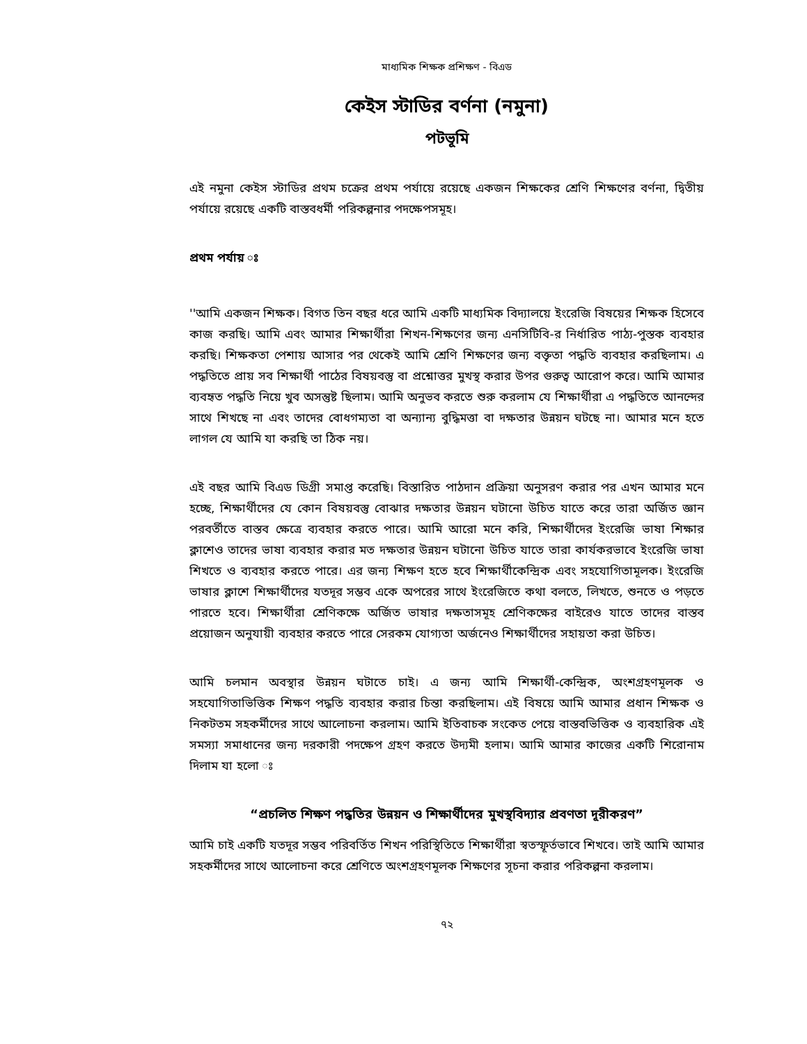মাধ্যমিক শিক্ষক প্রশিক্ষণ - বিএড
কেইস স্টাডির বর্ণনা (নমুনা)
পটভূমি
এই নমুনা কেইস স্টাডির প্রথম চক্রের প্রথম পর্যায়ে রয়েছে একজন শিক্ষকের শ্রেণি শিক্ষণের বর্ণনা, দ্বিতীয় পর্যায়ে রয়েছে একটি বাস্তবধর্মী পরিকল্পনার পদক্ষেপসমূহ।
প্রথম পর্যায় ঃ
''আমি একজন শিক্ষক। বিগত তিন বছর ধরে আমি একটি মাধ্যমিক বিদ্যালয়ে ইংরেজি বিষয়ের শিক্ষক হিসেবে কাজ করছি। আমি এবং আমার শিক্ষার্থীরা শিখন-শিক্ষণের জন্য এনসিটিবি-র নির্ধারিত পাঠ্য-পুস্তক ব্যবহার করছি। শিক্ষকতা পেশায় আসার পর থেকেই আমি শ্রেণি শিক্ষণের জন্য বক্তৃতা পদ্ধতি ব্যবহার করছিলাম। এ পদ্ধতিতে প্রায় সব শিক্ষার্থী পাঠের বিষয়বস্তু বা প্রশ্নোত্তর মুখস্থ করার উপর গুরুত্ব আরোপ করে। আমি আমার ব্যবহৃত পদ্ধতি নিয়ে খুব অসন্তুষ্ট ছিলাম। আমি অনুভব করতে শুরু করলাম যে শিক্ষার্থীরা এ পদ্ধতিতে আনন্দের সাথে শিখছে না এবং তাদের বোধগম্যতা বা অন্যান্য বুদ্ধিমত্তা বা দক্ষতার উন্নয়ন ঘটছে না। আমার মনে হতে লাগল যে আমি যা করছি তা ঠিক নয়।
এই বছর আমি বিএড ডিগ্রী সমাপ্ত করেছি। বিস্তারিত পাঠদান প্রক্রিয়া অনুসরণ করার পর এখন আমার মনে হচ্ছে, শিক্ষার্থীদের যে কোন বিষয়বস্তু বোঝার দক্ষতার উন্নয়ন ঘটানো উচিত যাতে করে তারা অর্জিত জ্ঞান পরবর্তীতে বাস্তব ক্ষেত্রে ব্যবহার করতে পারে। আমি আরো মনে করি, শিক্ষার্থীদের ইংরেজি ভাষা শিক্ষার ক্লাশেও তাদের ভাষা ব্যবহার করার মত দক্ষতার উন্নয়ন ঘটানো উচিত যাতে তারা কার্যকরভাবে ইংরেজি ভাষা শিখতে ও ব্যবহার করতে পারে। এর জন্য শিক্ষণ হতে হবে শিক্ষার্থীকেন্দ্রিক এবং সহযোগিতামূলক। ইংরেজি ভাষার ক্লাশে শিক্ষার্থীদের যতদূর সম্ভব একে অপরের সাথে ইংরেজিতে কথা বলতে, লিখতে, শুনতে ও পড়তে পারতে হবে। শিক্ষার্থীরা শ্রেণিকক্ষে অর্জিত ভাষার দক্ষতাসমূহ শ্রেণিকক্ষের বাইরেও যাতে তাদের বাস্তব প্রয়োজন অনুযায়ী ব্যবহার করতে পারে সেরকম যোগ্যতা অর্জনেও শিক্ষার্থীদের সহায়তা করা উচিত।
আমি চলমান অবস্থার উন্নয়ন ঘটাতে চাই। এ জন্য আমি শিক্ষার্থী-কেন্দ্রিক, অংশগ্রহণমূলক ও সহযোগিতাভিত্তিক শিক্ষণ পদ্ধতি ব্যবহার করার চিন্তা করছিলাম। এই বিষয়ে আমি আমার প্রধান শিক্ষক ও নিকটতম সহকর্মীদের সাথে আলোচনা করলাম। আমি ইতিবাচক সংকেত পেয়ে বাস্তবভিত্তিক ও ব্যবহারিক এই সমস্যা সমাধানের জন্য দরকারী পদক্ষেপ গ্রহণ করতে উদ্যমী হলাম। আমি আমার কাজের একটি শিরোনাম দিলাম যা হলো ঃ
“প্রচলিত শিক্ষণ পদ্ধতির উন্নয়ন ও শিক্ষার্থীদের মুখস্থবিদ্যার প্রবণতা দূরীকরণ”
আমি চাই একটি যতদূর সম্ভব পরিবর্তিত শিখন পরিস্থিতিতে শিক্ষার্থীরা স্বতস্ফূর্তভাবে শিখবে। তাই আমি আমার সহকর্মীদের সাথে আলোচনা করে শ্রেণিতে অংশগ্রহণমূলক শিক্ষণের সূচনা করার পরিকল্পনা করলাম।
৭২